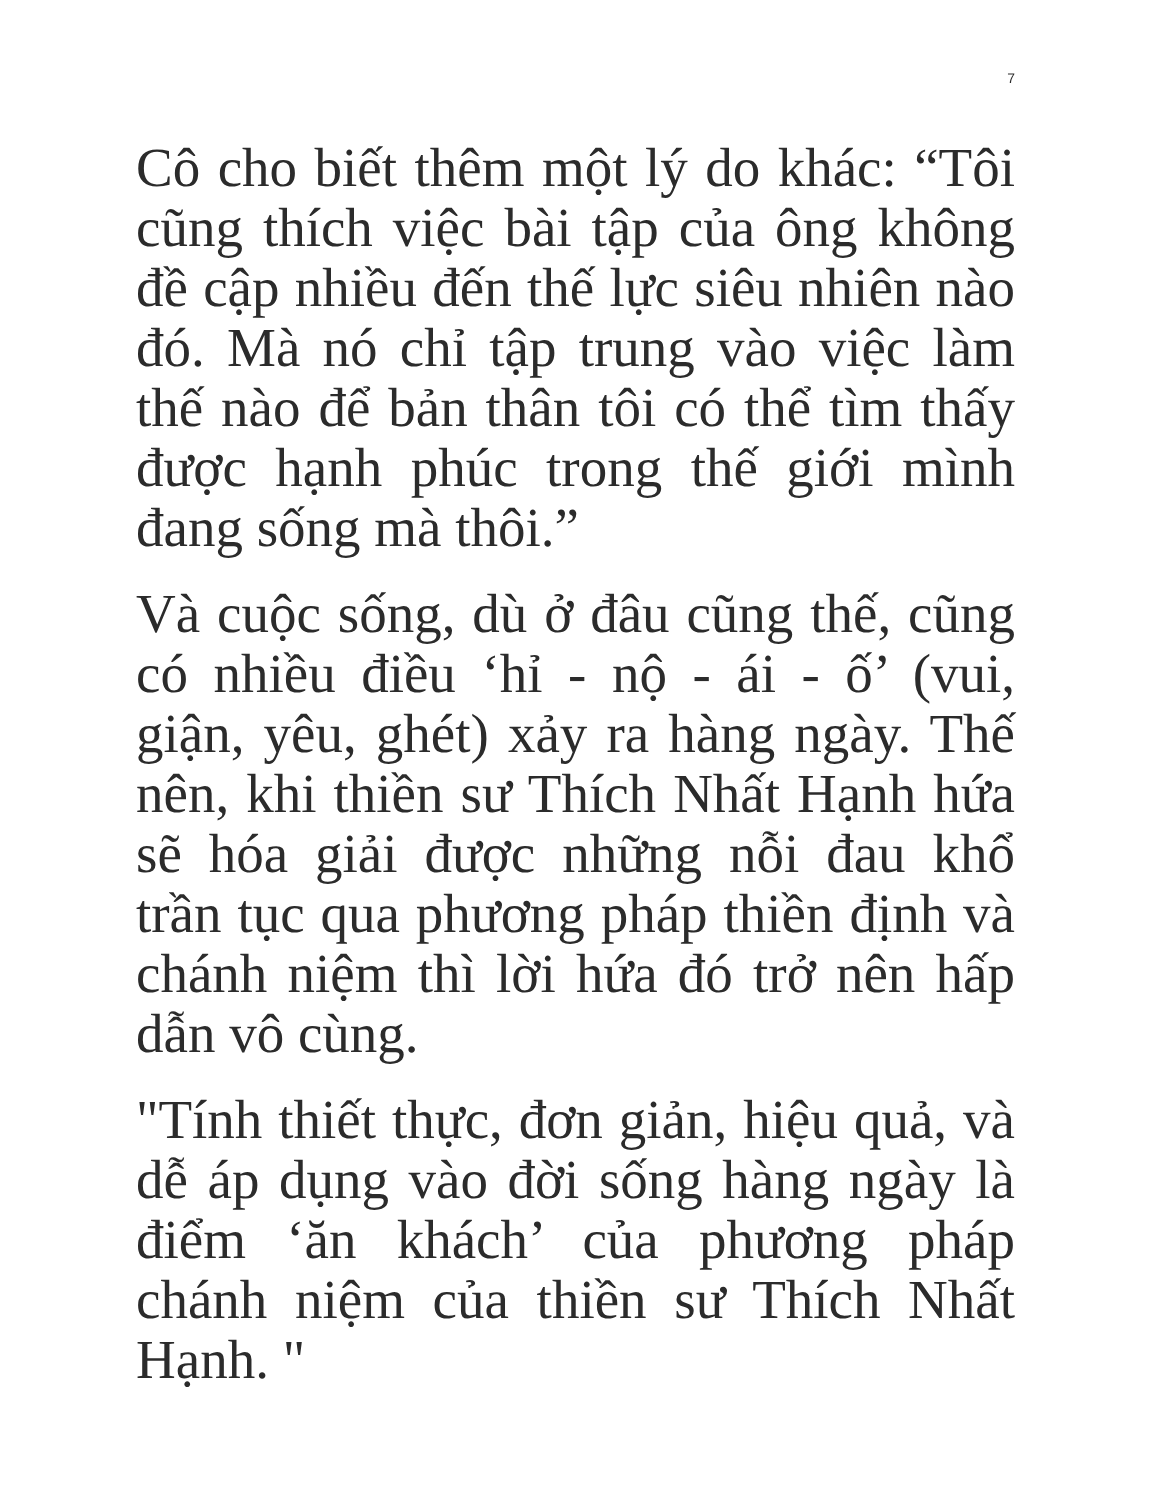7
Cô cho biết thêm một lý do khác: “Tôi cũng thích việc bài tập của ông không đề cập nhiều đến thế lực siêu nhiên nào đó. Mà nó chỉ tập trung vào việc làm thế nào để bản thân tôi có thể tìm thấy được hạnh phúc trong thế giới mình đang sống mà thôi.”
Và cuộc sống, dù ở đâu cũng thế, cũng có nhiều điều ‘hỉ - nộ - ái - ố’ (vui, giận, yêu, ghét) xảy ra hàng ngày. Thế nên, khi thiền sư Thích Nhất Hạnh hứa sẽ hóa giải được những nỗi đau khổ trần tục qua phương pháp thiền định và chánh niệm thì lời hứa đó trở nên hấp dẫn vô cùng.
"Tính thiết thực, đơn giản, hiệu quả, và dễ áp dụng vào đời sống hàng ngày là điểm ‘ăn khách’ của phương pháp chánh niệm của thiền sư Thích Nhất Hạnh. "